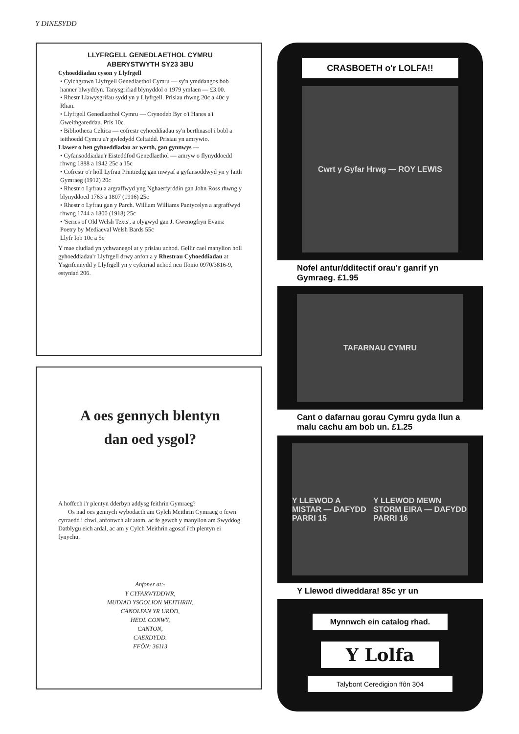Y DINESYDD
LLYFRGELL GENEDLAETHOL CYMRU
ABERYSTWYTH SY23 3BU
Cyhoeddiadau cyson y Llyfrgell
• Cylchgrawn Llyfrgell Genedlaethol Cymru — sy'n ymddangos bob hanner blwyddyn. Tanysgrifiad blynyddol o 1979 ymlaen — £3.00.
• Rhestr Llawysgrifau sydd yn y Llyfrgell. Prisiau rhwng 20c a 40c y Rhan.
• Llyfrgell Genedlaethol Cymru — Crynodeb Byr o'i Hanes a'i Gweithgareddau. Pris 10c.
• Bibliotheca Celtica — cofrestr cyhoeddiadau sy'n berthnasol i bobl a ieithoedd Cymru a'r gwledydd Celtaidd. Prisiau yn amrywio.
Llawer o hen gyhoeddiadau ar werth, gan gynnwys —
• Cyfansoddiadau'r Eisteddfod Genedlaethol — amryw o flynyddoedd rhwng 1888 a 1942 25c a 15c
• Cofrestr o'r holl Lyfrau Printiedig gan mwyaf a gyfansoddwyd yn y Iaith Gymraeg (1912) 20c
• Rhestr o Lyfrau a argraffwyd yng Nghaerfyrddin gan John Ross rhwng y blynyddoed 1763 a 1807 (1916) 25c
• Rhestr o Lyfrau gan y Parch. William Williams Pantycelyn a argraffwyd rhwng 1744 a 1800 (1918) 25c
• 'Series of Old Welsh Texts', a olygwyd gan J. Gwenogfryn Evans:
Poetry by Mediaeval Welsh Bards 55c
Llyfr Iob 10c a 5c
Y mae cludiad yn ychwanegol at y prisiau uchod. Gellir cael manylion holl gyhoeddiadau'r Llyfrgell drwy anfon a y Rhestrau Cyhoeddiadau at Ysgrifennydd y Llyfrgell yn y cyfeiriad uchod neu ffonio 0970/3816-9, estyniad 206.
A oes gennych blentyn
dan oed ysgol?
A hoffech i'r plentyn dderbyn addysg feithrin Gymraeg?
Os nad oes gennych wybodaeth am Gylch Meithrin Cymraeg o fewn cyrraedd i chwi, anfonwch air atom, ac fe gewch y manylion am Swyddog Datblygu eich ardal, ac am y Cylch Meithrin agosaf i'ch plentyn ei fynychu.
Anfoner at:-
Y CYFARWYDDWR,
MUDIAD YSGOLION MEITHRIN,
CANOLFAN YR URDD,
HEOL CONWY,
CANTON,
CAERDYDD.
FFÔN: 36113
CRASBOETH o'r LOLFA!!
Cwrt y Gyfar Hrwg — ROY LEWIS
Nofel antur/dditectif orau'r ganrif yn Gymraeg. £1.95
TAFARNAU CYMRU
Cant o dafarnau gorau Cymru gyda llun a malu cachu am bob un. £1.25
Y LLEWOD A MISTAR — DAFYDD PARRI 15 Y LLEWOD MEWN STORM EIRA — DAFYDD PARRI 16
Y Llewod diweddara! 85c yr un
Mynnwch ein catalog rhad.
Y Lolfa
Talybont Ceredigion ffôn 304